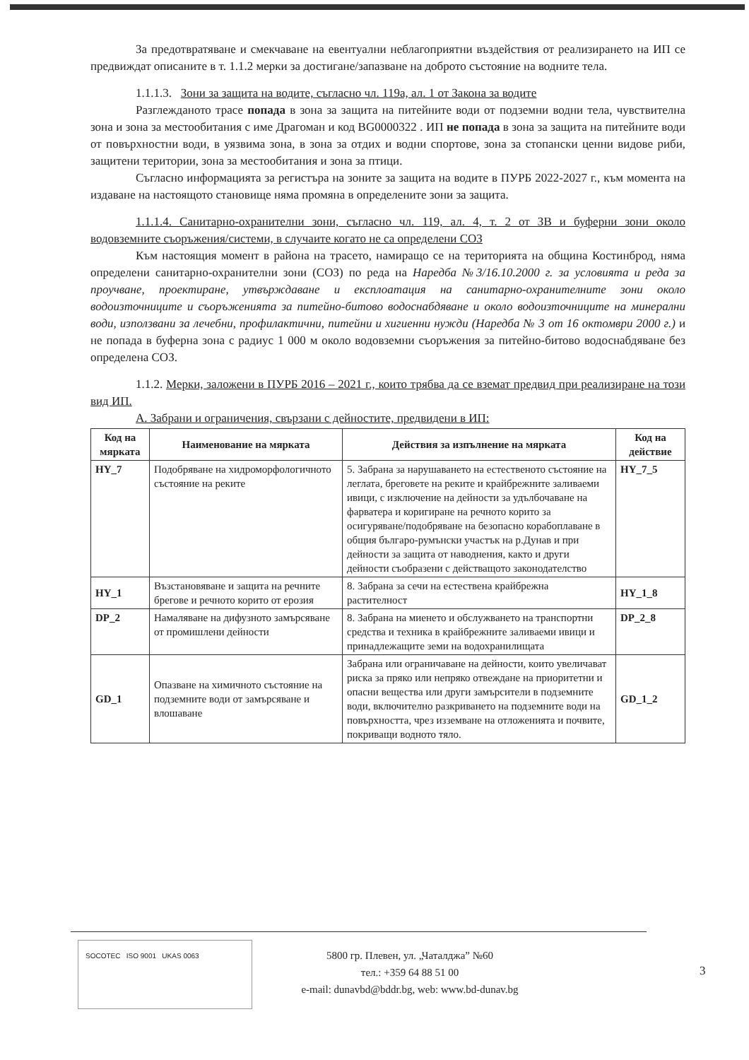За предотвратяване и смекчаване на евентуални неблагоприятни въздействия от реализирането на ИП се предвиждат описаните в т. 1.1.2 мерки за достигане/запазване на доброто състояние на водните тела.
1.1.1.3. Зони за защита на водите, съгласно чл. 119а, ал. 1 от Закона за водите
Разглежданото трасе попада в зона за защита на питейните води от подземни водни тела, чувствителна зона и зона за местообитания с име Драгоман и код BG0000322 . ИП не попада в зона за защита на питейните води от повърхностни води, в уязвима зона, в зона за отдих и водни спортове, зона за стопански ценни видове риби, защитени територии, зона за местообитания и зона за птици.
Съгласно информацията за регистъра на зоните за защита на водите в ПУРБ 2022-2027 г., към момента на издаване на настоящото становище няма промяна в определените зони за защита.
1.1.1.4. Санитарно-охранителни зони, съгласно чл. 119, ал. 4, т. 2 от ЗВ и буферни зони около водовземните съоръжения/системи, в случаите когато не са определени СОЗ
Към настоящия момент в района на трасето, намиращо се на територията на община Костинброд, няма определени санитарно-охранителни зони (СОЗ) по реда на Наредба №3/16.10.2000 г. за условията и реда за проучване, проектиране, утвърждаване и експлоатация на санитарно-охранителните зони около водоизточниците и съоръженията за питейно-битово водоснабдяване и около водоизточниците на минерални води, използвани за лечебни, профилактични, питейни и хигиенни нужди (Наредба № 3 от 16 октомври 2000 г.) и не попада в буферна зона с радиус 1 000 м около водовземни съоръжения за питейно-битово водоснабдяване без определена СОЗ.
1.1.2. Мерки, заложени в ПУРБ 2016 – 2021 г., които трябва да се вземат предвид при реализиране на този вид ИП.
А. Забрани и ограничения, свързани с дейностите, предвидени в ИП:
| Код на мярката | Наименование на мярката | Действия за изпълнение на мярката | Код на действие |
| --- | --- | --- | --- |
| HY_7 | Подобряване на хидроморфологичното състояние на реките | 5. Забрана за нарушаването на естественото състояние на леглата, бреговете на реките и крайбрежните заливаеми ивици, с изключение на дейности за удълбочаване на фарватера и коригиране на речното корито за осигуряване/подобряване на безопасно корабоплаване в общия българо-румънски участък на р.Дунав и при дейности за защита от наводнения, както и други дейности съобразени с действащото законодателство | HY_7_5 |
| HY_1 | Възстановяване и защита на речните брегове и речното корито от ерозия | 8. Забрана за сечи на естествена крайбрежна растителност | HY_1_8 |
| DP_2 | Намаляване на дифузното замърсяване от промишлени дейности | 8. Забрана на миенето и обслужването на транспортни средства и техника в крайбрежните заливаеми ивици и принадлежащите земи на водохранилищата | DP_2_8 |
| GD_1 | Опазване на химичното състояние на подземните води от замърсяване и влошаване | Забрана или ограничаване на дейности, които увеличават риска за пряко или непряко отвеждане на приоритетни и опасни вещества или други замърсители в подземните води, включително разкриването на подземните води на повърхността, чрез изземване на отложенията и почвите, покриващи водното тяло. | GD_1_2 |
SOCOTEC ISO 9001 UKAS 0063
5800 гр. Плевен, ул. „Чаталджа” №60
тел.: +359 64 88 51 00
e-mail: dunavbd@bddr.bg, web: www.bd-dunav.bg
3